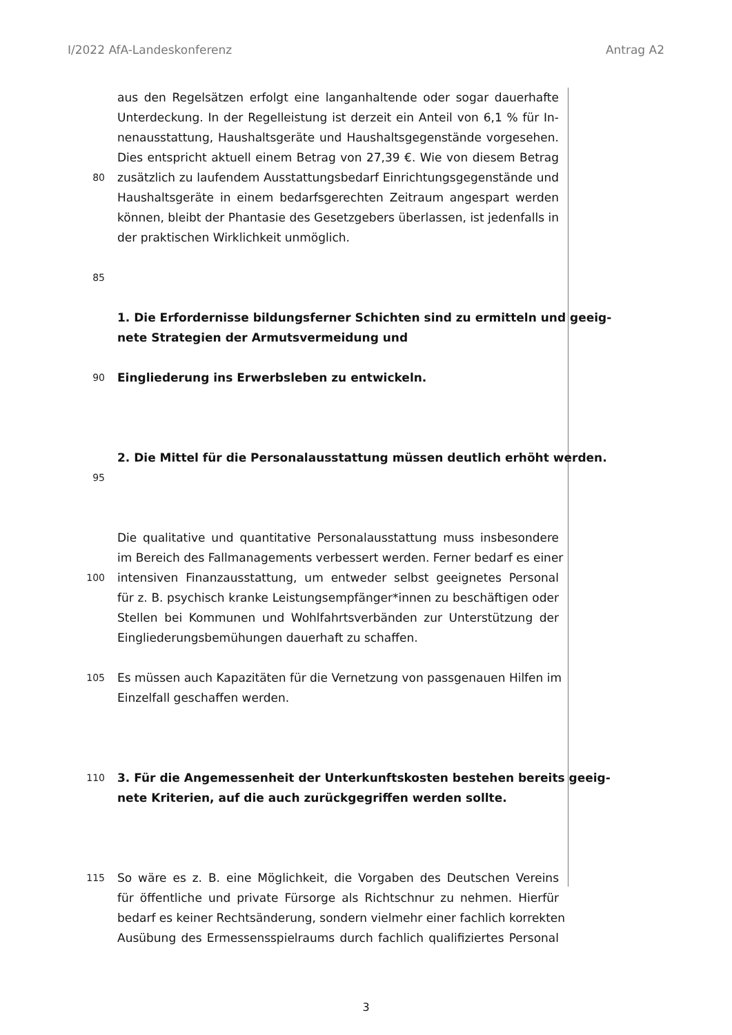I/2022 AfA-Landeskonferenz Antrag A2
aus den Regelsätzen erfolgt eine langanhaltende oder sogar dauerhafte
Unterdeckung. In der Regelleistung ist derzeit ein Anteil von 6,1 % für In-
nenausstattung, Haushaltsgeräte und Haushaltsgegenstände vorgesehen.
Dies entspricht aktuell einem Betrag von 27,39 €. Wie von diesem Betrag
80 zusätzlich zu laufendem Ausstattungsbedarf Einrichtungsgegenstände und
Haushaltsgeräte in einem bedarfsgerechten Zeitraum angespart werden
können, bleibt der Phantasie des Gesetzgebers überlassen, ist jedenfalls in
der praktischen Wirklichkeit unmöglich.
85
1. Die Erfordernisse bildungsferner Schichten sind zu ermitteln und geeig-
nete Strategien der Armutsvermeidung und
90 Eingliederung ins Erwerbsleben zu entwickeln.
2. Die Mittel für die Personalausstattung müssen deutlich erhöht werden.
95
Die qualitative und quantitative Personalausstattung muss insbesondere
im Bereich des Fallmanagements verbessert werden. Ferner bedarf es einer
100 intensiven Finanzausstattung, um entweder selbst geeignetes Personal
für z. B. psychisch kranke Leistungsempfänger*innen zu beschäftigen oder
Stellen bei Kommunen und Wohlfahrtsverbänden zur Unterstützung der
Eingliederungsbemühungen dauerhaft zu schaffen.
105 Es müssen auch Kapazitäten für die Vernetzung von passgenauen Hilfen im
Einzelfall geschaffen werden.
110 3. Für die Angemessenheit der Unterkunftskosten bestehen bereits geeig-
nete Kriterien, auf die auch zurückgegriffen werden sollte.
115 So wäre es z. B. eine Möglichkeit, die Vorgaben des Deutschen Vereins
für öffentliche und private Fürsorge als Richtschnur zu nehmen. Hierfür
bedarf es keiner Rechtsänderung, sondern vielmehr einer fachlich korrekten
Ausübung des Ermessensspielraums durch fachlich qualifiziertes Personal
3